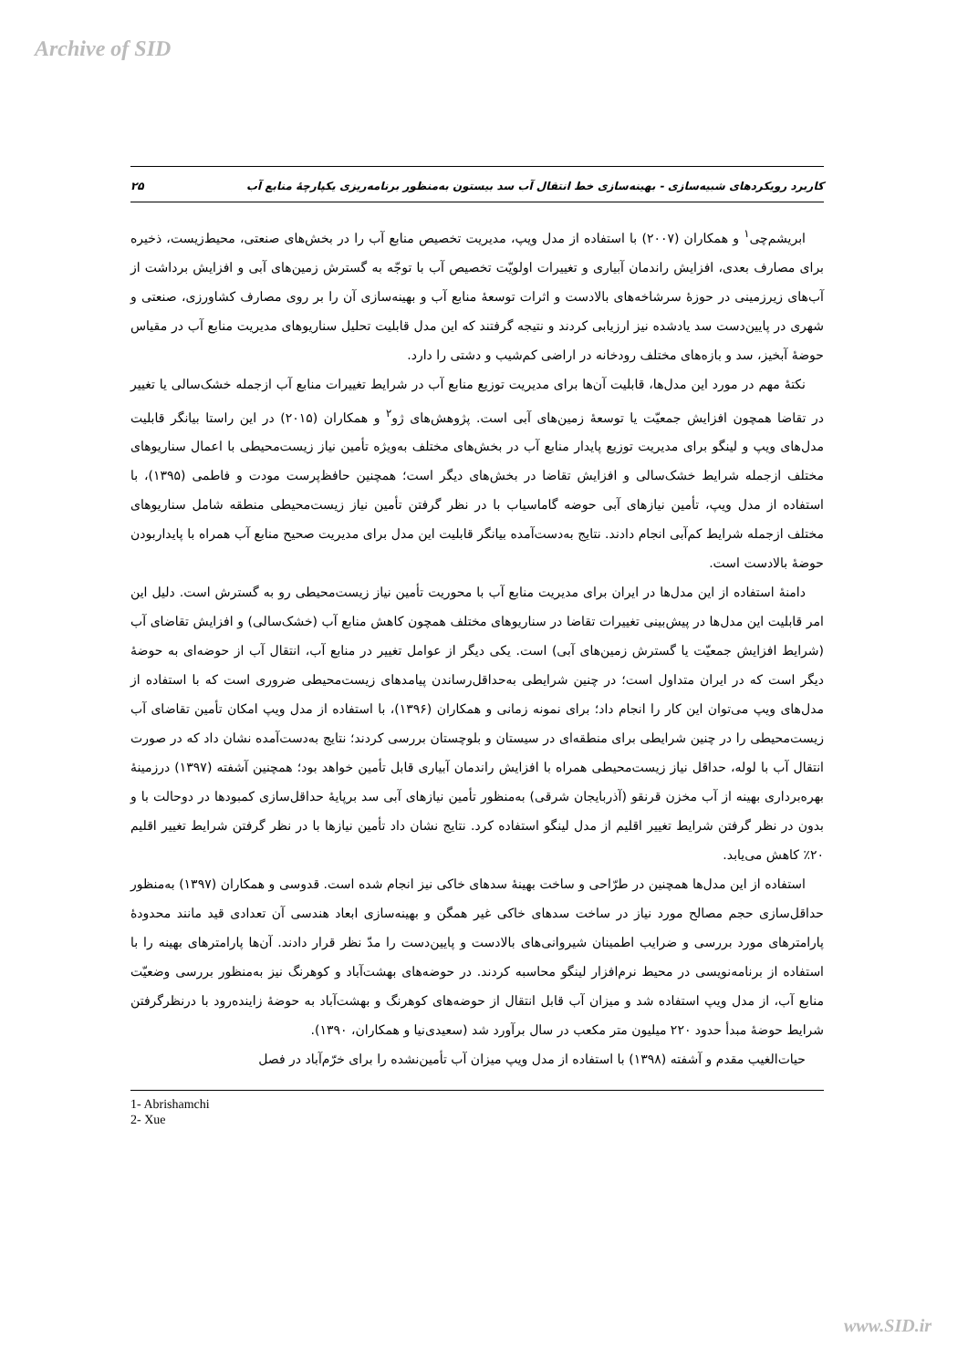Archive of SID
کاربرد رویکردهای شبیه‌سازی - بهینه‌سازی خط انتقال آب سد بیستون به‌منظور برنامه‌ریزی یکپارچهٔ منابع آب ۲۵
ابریشم‌چی<sup>۱</sup> و همکاران (۲۰۰۷) با استفاده از مدل ویپ، مدیریت تخصیص منابع آب را در بخش‌های صنعتی، محیط‌زیست، ذخیره برای مصارف بعدی، افزایش راندمان آبیاری و تغییرات اولویّت تخصیص آب با توجّه به گسترش زمین‌های آبی و افزایش برداشت از آب‌های زیرزمینی در حوزهٔ سرشاخه‌های بالادست و اثرات توسعهٔ منابع آب و بهینه‌سازی آن را بر روی مصارف کشاورزی، صنعتی و شهری در پایین‌دست سد یادشده نیز ارزیابی کردند و نتیجه گرفتند که این مدل قابلیت تحلیل سناریوهای مدیریت منابع آب در مقیاس حوضهٔ آبخیز، سد و بازه‌های مختلف رودخانه در اراضی کم‌شیب و دشتی را دارد.
نکتهٔ مهم در مورد این مدل‌ها، قابلیت آن‌ها برای مدیریت توزیع منابع آب در شرایط تغییرات منابع آب ازجمله خشک‌سالی یا تغییر در تقاضا همچون افزایش جمعیّت یا توسعهٔ زمین‌های آبی است. پژوهش‌های ژو<sup>۲</sup> و همکاران (۲۰۱۵) در این راستا بیانگر قابلیت مدل‌های ویپ و لینگو برای مدیریت توزیع پایدار منابع آب در بخش‌های مختلف به‌ویژه تأمین نیاز زیست‌محیطی با اعمال سناریوهای مختلف ازجمله شرایط خشک‌سالی و افزایش تقاضا در بخش‌های دیگر است؛ همچنین حافظ‌پرست مودت و فاطمی (۱۳۹۵)، با استفاده از مدل ویپ، تأمین نیازهای آبی حوضه گاماسیاب با در نظر گرفتن تأمین نیاز زیست‌محیطی منطقه شامل سناریوهای مختلف ازجمله شرایط کم‌آبی انجام دادند. نتایج به‌دست‌آمده بیانگر قابلیت این مدل برای مدیریت صحیح منابع آب همراه با پایداربودن حوضهٔ بالادست است.
دامنهٔ استفاده از این مدل‌ها در ایران برای مدیریت منابع آب با محوریت تأمین نیاز زیست‌محیطی رو به گسترش است. دلیل این امر قابلیت این مدل‌ها در پیش‌بینی تغییرات تقاضا در سناریوهای مختلف همچون کاهش منابع آب (خشک‌سالی) و افزایش تقاضای آب (شرایط افزایش جمعیّت یا گسترش زمین‌های آبی) است. یکی دیگر از عوامل تغییر در منابع آب، انتقال آب از حوضه‌ای به حوضهٔ دیگر است که در ایران متداول است؛ در چنین شرایطی به‌حداقل‌رساندن پیامدهای زیست‌محیطی ضروری است که با استفاده از مدل‌های ویپ می‌توان این کار را انجام داد؛ برای نمونه زمانی و همکاران (۱۳۹۶)، با استفاده از مدل ویپ امکان تأمین تقاضای آب زیست‌محیطی را در چنین شرایطی برای منطقه‌ای در سیستان و بلوچستان بررسی کردند؛ نتایج به‌دست‌آمده نشان داد که در صورت انتقال آب با لوله، حداقل نیاز زیست‌محیطی همراه با افزایش راندمان آبیاری قابل تأمین خواهد بود؛ همچنین آشفته (۱۳۹۷) درزمینهٔ بهره‌برداری بهینه از آب مخزن قرنقو (آذربایجان شرقی) به‌منظور تأمین نیازهای آبی سد برپایهٔ حداقل‌سازی کمبودها در دوحالت با و بدون در نظر گرفتن شرایط تغییر اقلیم از مدل لینگو استفاده کرد. نتایج نشان داد تأمین نیازها با در نظر گرفتن شرایط تغییر اقلیم ۲۰٪ کاهش می‌یابد.
استفاده از این مدل‌ها همچنین در طرّاحی و ساخت بهینهٔ سدهای خاکی نیز انجام شده است. قدوسی و همکاران (۱۳۹۷) به‌منظور حداقل‌سازی حجم مصالح مورد نیاز در ساخت سدهای خاکی غیر همگن و بهینه‌سازی ابعاد هندسی آن تعدادی قید مانند محدودهٔ پارامترهای مورد بررسی و ضرایب اطمینان شیروانی‌های بالادست و پایین‌دست را مدّ نظر قرار دادند. آن‌ها پارامترهای بهینه را با استفاده از برنامه‌نویسی در محیط نرم‌افزار لینگو محاسبه کردند. در حوضه‌های بهشت‌آباد و کوهرنگ نیز به‌منظور بررسی وضعیّت منابع آب، از مدل ویپ استفاده شد و میزان آب قابل انتقال از حوضه‌های کوهرنگ و بهشت‌آباد به حوضهٔ زاینده‌رود با درنظرگرفتن شرایط حوضهٔ مبدأ حدود ۲۲۰ میلیون متر مکعب در سال برآورد شد (سعیدی‌نیا و همکاران، ۱۳۹۰).
حیات‌الغیب مقدم و آشفته (۱۳۹۸) با استفاده از مدل ویپ میزان آب تأمین‌نشده را برای خرّم‌آباد در فصل
1- Abrishamchi
2- Xue
www.SID.ir